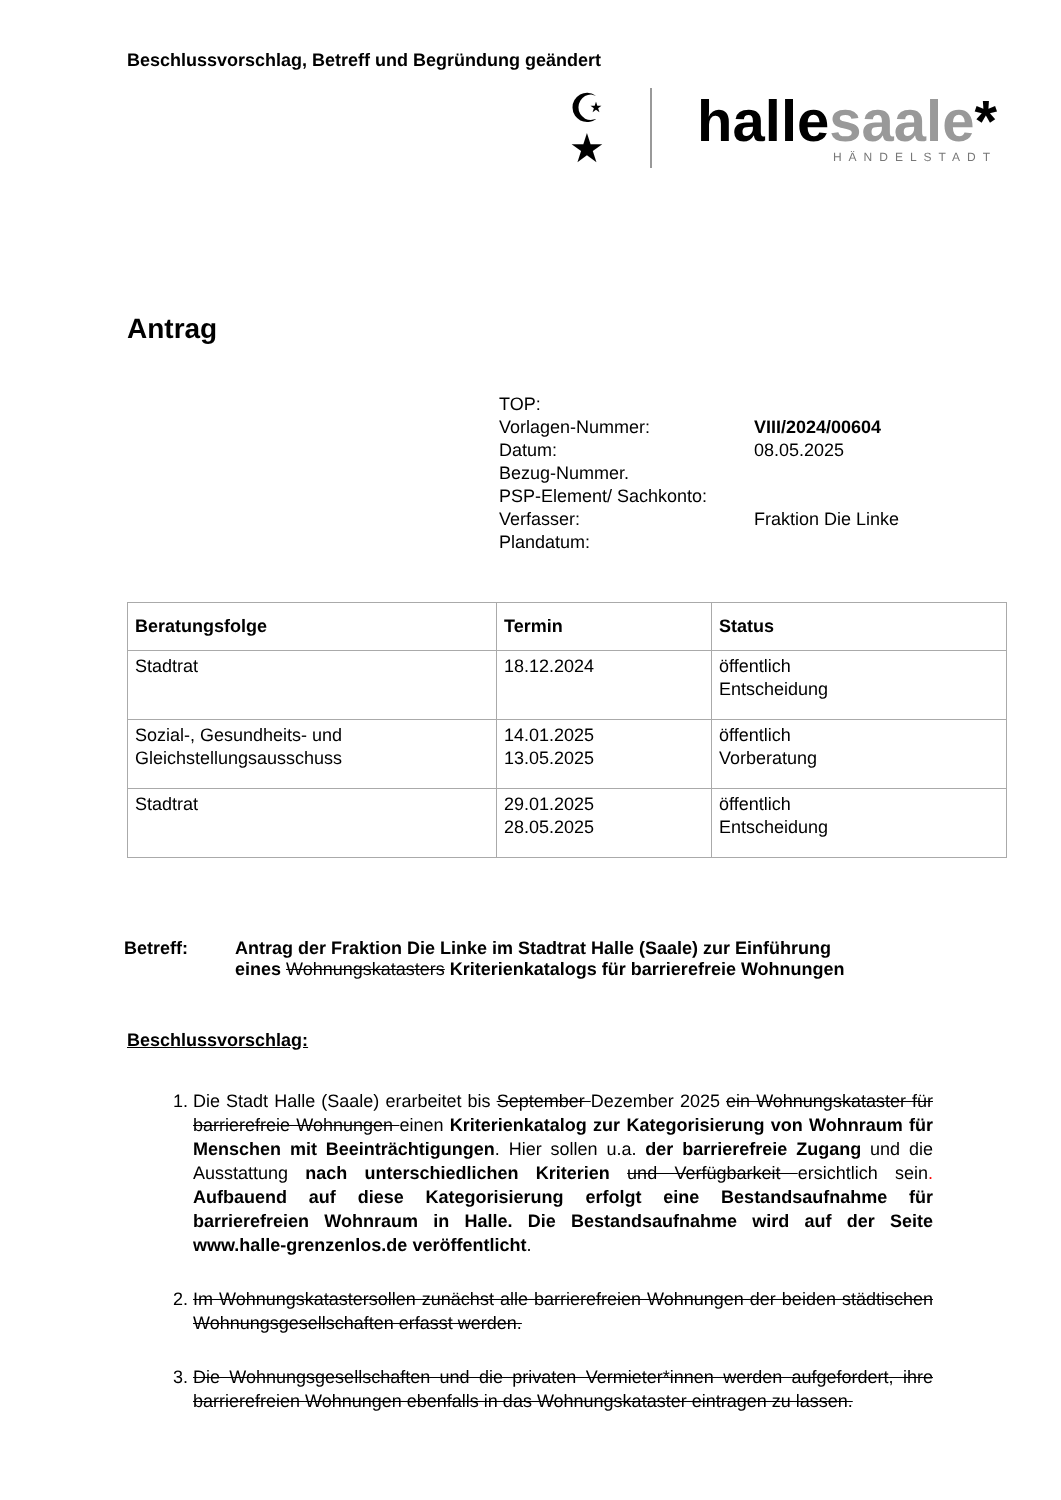Beschlussvorschlag, Betreff und Begründung geändert
☪
★
hallesaale*
HÄNDELSTADT
Antrag
TOP:
Vorlagen-Nummer:
VIII/2024/00604
Datum:
08.05.2025
Bezug-Nummer.
PSP-Element/ Sachkonto:
Verfasser:
Fraktion Die Linke
Plandatum:
| Beratungsfolge | Termin | Status |
| --- | --- | --- |
| Stadtrat | 18.12.2024 | öffentlich Entscheidung |
| Sozial-, Gesundheits- und Gleichstellungsausschuss | 14.01.2025 13.05.2025 | öffentlich Vorberatung |
| Stadtrat | 29.01.2025 28.05.2025 | öffentlich Entscheidung |
Betreff: Antrag der Fraktion Die Linke im Stadtrat Halle (Saale) zur Einführung
eines Wohnungskatasters Kriterienkatalogs für barrierefreie Wohnungen
Beschlussvorschlag:
1. Die Stadt Halle (Saale) erarbeitet bis September Dezember 2025 ein Wohnungskataster für barrierefreie Wohnungen einen Kriterienkatalog zur Kategorisierung von Wohnraum für Menschen mit Beeinträchtigungen. Hier sollen u.a. der barrierefreie Zugang und die Ausstattung nach unterschiedlichen Kriterien und Verfügbarkeit ersichtlich sein. Aufbauend auf diese Kategorisierung erfolgt eine Bestandsaufnahme für barrierefreien Wohnraum in Halle. Die Bestandsaufnahme wird auf der Seite www.halle-grenzenlos.de veröffentlicht.
2. Im Wohnungskatastersollen zunächst alle barrierefreien Wohnungen der beiden städtischen Wohnungsgesellschaften erfasst werden.
3. Die Wohnungsgesellschaften und die privaten Vermieter*innen werden aufgefordert, ihre barrierefreien Wohnungen ebenfalls in das Wohnungskataster eintragen zu lassen.